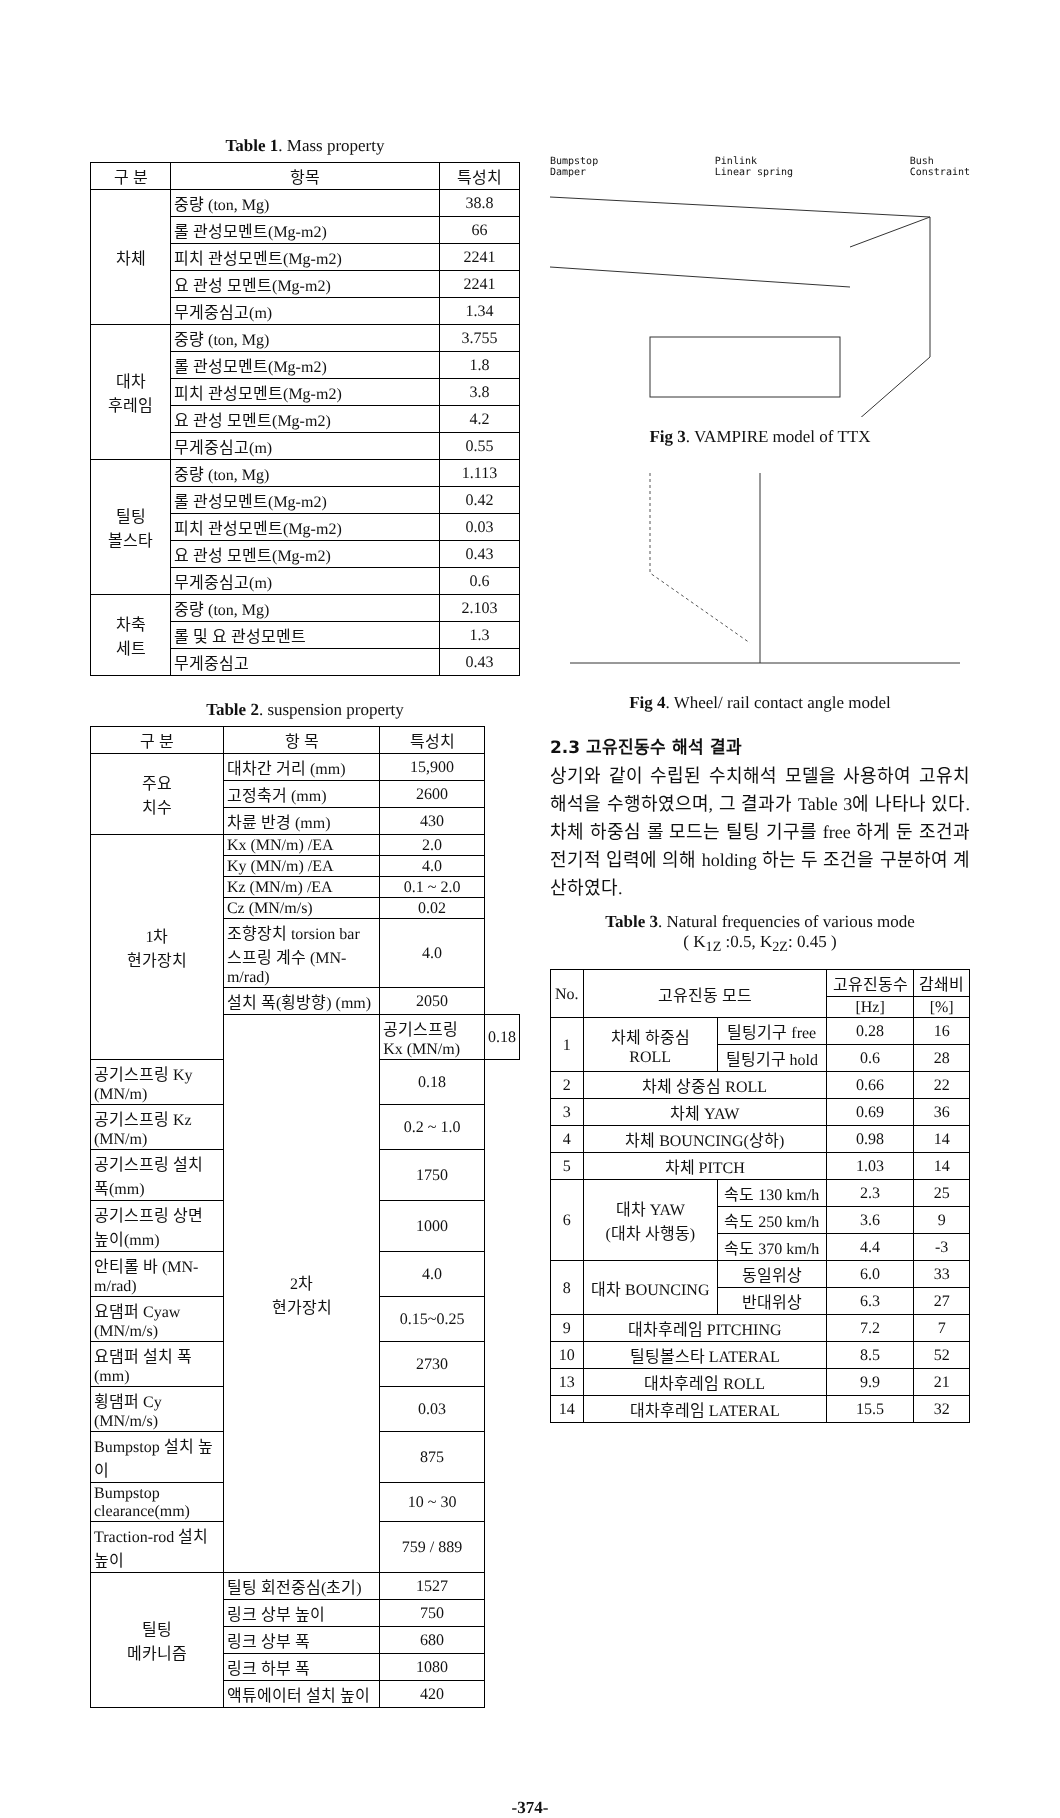Table 1. Mass property
| 구 분 | 항목 | 특성치 |
| --- | --- | --- |
| 차체 | 중량 (ton, Mg) | 38.8 |
| | 롤 관성모멘트(Mg-m2) | 66 |
| | 피치 관성모멘트(Mg-m2) | 2241 |
| | 요 관성 모멘트(Mg-m2) | 2241 |
| | 무게중심고(m) | 1.34 |
| 대차 후레임 | 중량 (ton, Mg) | 3.755 |
| | 롤 관성모멘트(Mg-m2) | 1.8 |
| | 피치 관성모멘트(Mg-m2) | 3.8 |
| | 요 관성 모멘트(Mg-m2) | 4.2 |
| | 무게중심고(m) | 0.55 |
| 틸팅 볼스타 | 중량 (ton, Mg) | 1.113 |
| | 롤 관성모멘트(Mg-m2) | 0.42 |
| | 피치 관성모멘트(Mg-m2) | 0.03 |
| | 요 관성 모멘트(Mg-m2) | 0.43 |
| | 무게중심고(m) | 0.6 |
| 차축 세트 | 중량 (ton, Mg) | 2.103 |
| | 롤 및 요 관성모멘트 | 1.3 |
| | 무게중심고 | 0.43 |
Table 2. suspension property
| 구 분 | 항 목 | 특성치 | |
| --- | --- | --- | --- |
| 주요 치수 | 대차간 거리 (mm) | 15,900 | |
| | 고정축거 (mm) | 2600 | |
| | 차륜 반경 (mm) | 430 | |
| 1차 현가장치 | Kx (MN/m) /EA | 2.0 | |
| | Ky (MN/m) /EA | 4.0 | |
| | Kz (MN/m) /EA | 0.1 ~ 2.0 | |
| | Cz (MN/m/s) | 0.02 | |
| | 조향장치 torsion bar 스프링 계수 (MN-m/rad) | 4.0 | |
| | 설치 폭(횡방향) (mm) | 2050 | |
| | 2차 현가장치 | 공기스프링 Kx (MN/m) | 0.18 |
| 공기스프링 Ky (MN/m) | | 0.18 | |
| 공기스프링 Kz (MN/m) | | 0.2 ~ 1.0 | |
| 공기스프링 설치 폭(mm) | | 1750 | |
| 공기스프링 상면 높이(mm) | | 1000 | |
| 안티롤 바 (MN-m/rad) | | 4.0 | |
| 요댐퍼 Cyaw (MN/m/s) | | 0.15~0.25 | |
| 요댐퍼 설치 폭 (mm) | | 2730 | |
| 횡댐퍼 Cy (MN/m/s) | | 0.03 | |
| Bumpstop 설치 높이 | | 875 | |
| Bumpstop clearance(mm) | | 10 ~ 30 | |
| Traction-rod 설치높이 | | 759 / 889 | |
| 틸팅 메카니즘 | 틸팅 회전중심(초기) | 1527 | |
| | 링크 상부 높이 | 750 | |
| | 링크 상부 폭 | 680 | |
| | 링크 하부 폭 | 1080 | |
| | 액튜에이터 설치 높이 | 420 | |
Bumpstop
Damper Pinlink
Linear spring Bush
Constraint
Fig 3. VAMPIRE model of TTX
Fig 4. Wheel/ rail contact angle model
2.3 고유진동수 해석 결과
상기와 같이 수립된 수치해석 모델을 사용하여 고유치 해석을 수행하였으며, 그 결과가 Table 3에 나타나 있다. 차체 하중심 롤 모드는 틸팅 기구를 free 하게 둔 조건과 전기적 입력에 의해 holding 하는 두 조건을 구분하여 계산하였다.
Table 3. Natural frequencies of various mode
( K<sub>1Z</sub> :0.5, K<sub>2Z</sub>: 0.45 )
| No. | 고유진동 모드 | | 고유진동수 | 감쇄비 |
| --- | --- | --- | --- | --- |
| | | | [Hz] | [%] |
| 1 | 차체 하중심 ROLL | 틸팅기구 free | 0.28 | 16 |
| | | 틸팅기구 hold | 0.6 | 28 |
| 2 | 차체 상중심 ROLL | | 0.66 | 22 |
| 3 | 차체 YAW | | 0.69 | 36 |
| 4 | 차체 BOUNCING(상하) | | 0.98 | 14 |
| 5 | 차체 PITCH | | 1.03 | 14 |
| 6 | 대차 YAW (대차 사행동) | 속도 130 km/h | 2.3 | 25 |
| | | 속도 250 km/h | 3.6 | 9 |
| | | 속도 370 km/h | 4.4 | -3 |
| 8 | 대차 BOUNCING | 동일위상 | 6.0 | 33 |
| | | 반대위상 | 6.3 | 27 |
| 9 | 대차후레임 PITCHING | | 7.2 | 7 |
| 10 | 틸팅볼스타 LATERAL | | 8.5 | 52 |
| 13 | 대차후레임 ROLL | | 9.9 | 21 |
| 14 | 대차후레임 LATERAL | | 15.5 | 32 |
-374-